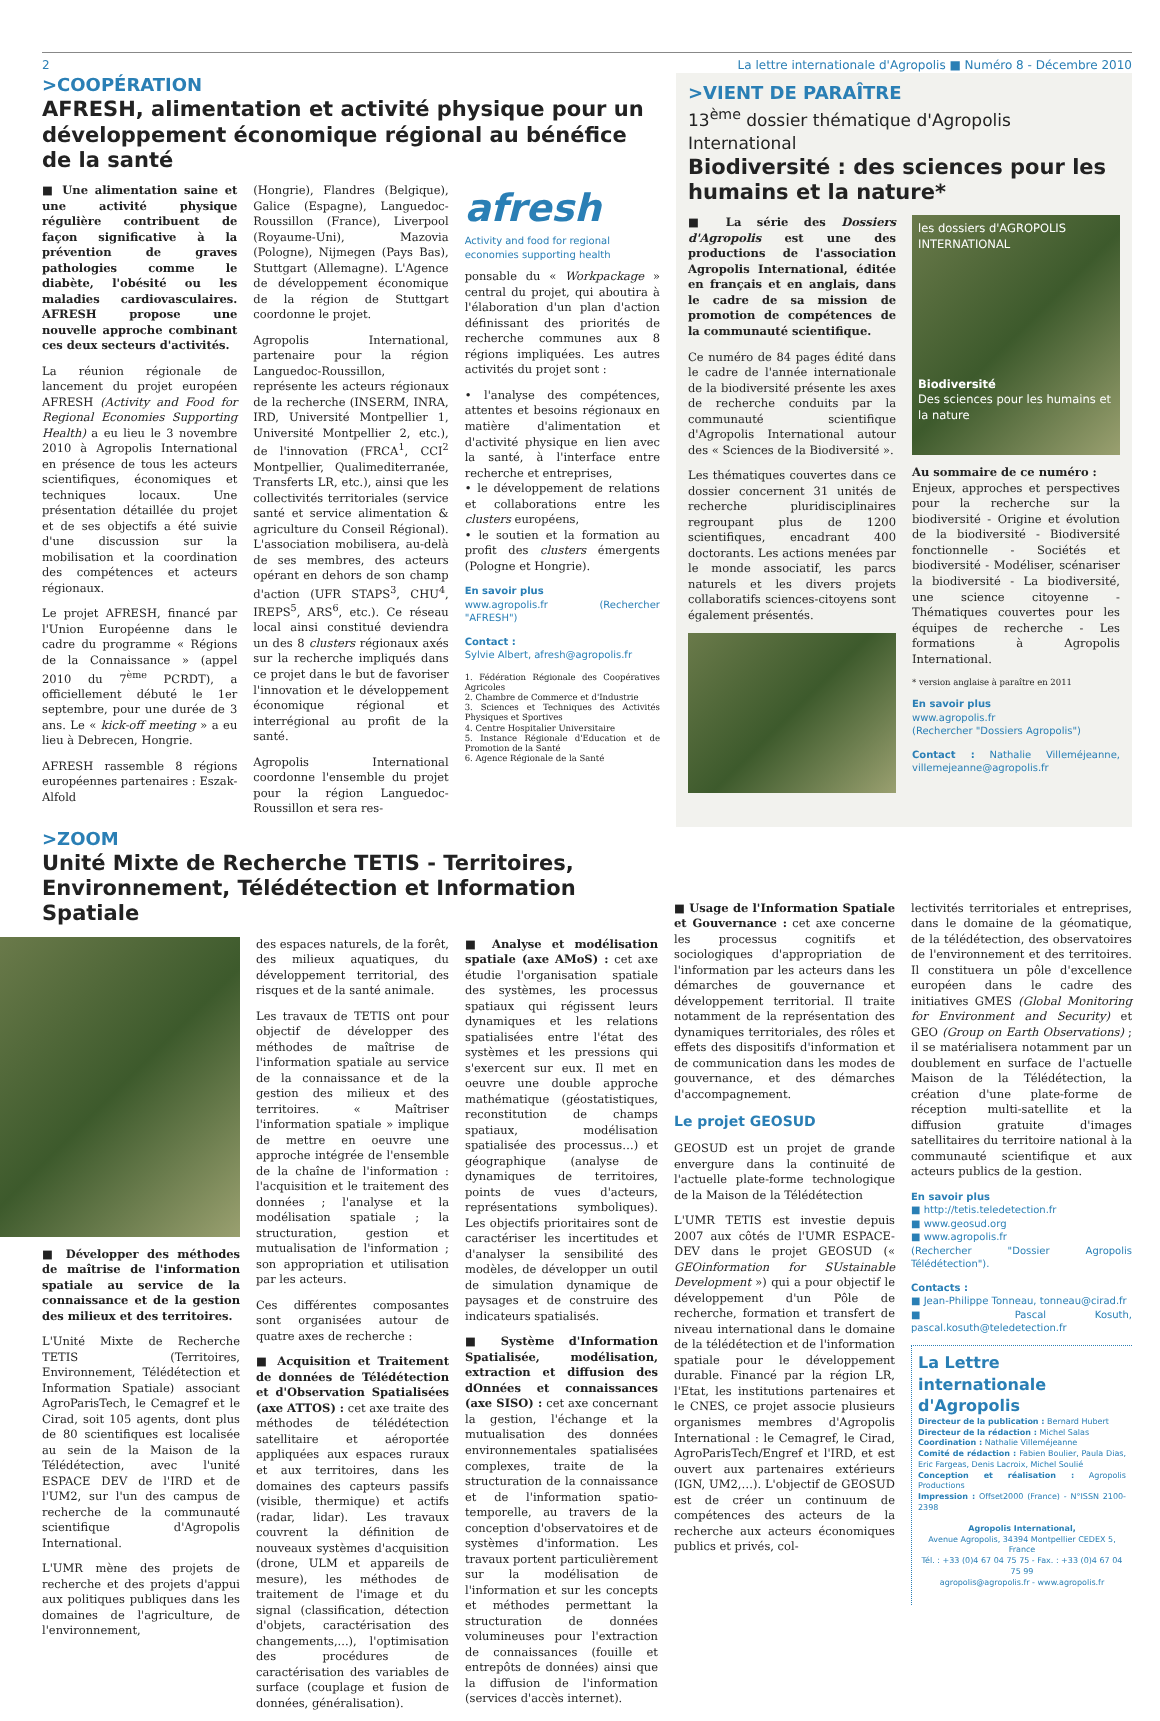2 La lettre internationale d'Agropolis ■ Numéro 8 - Décembre 2010
>COOPÉRATION
AFRESH, alimentation et activité physique pour un développement économique régional au bénéfice de la santé
■ Une alimentation saine et une activité physique régulière contribuent de façon significative à la prévention de graves pathologies comme le diabète, l'obésité ou les maladies cardiovasculaires. AFRESH propose une nouvelle approche combinant ces deux secteurs d'activités.
La réunion régionale de lancement du projet européen AFRESH (Activity and Food for Regional Economies Supporting Health) a eu lieu le 3 novembre 2010 à Agropolis International en présence de tous les acteurs scientifiques, économiques et techniques locaux. Une présentation détaillée du projet et de ses objectifs a été suivie d'une discussion sur la mobilisation et la coordination des compétences et acteurs régionaux.
Le projet AFRESH, financé par l'Union Européenne dans le cadre du programme « Régions de la Connaissance » (appel 2010 du 7<sup>ème</sup> PCRDT), a officiellement débuté le 1er septembre, pour une durée de 3 ans. Le « kick-off meeting » a eu lieu à Debrecen, Hongrie.
AFRESH rassemble 8 régions européennes partenaires : Eszak-Alfold
(Hongrie), Flandres (Belgique), Galice (Espagne), Languedoc-Roussillon (France), Liverpool (Royaume-Uni), Mazovia (Pologne), Nijmegen (Pays Bas), Stuttgart (Allemagne). L'Agence de développement économique de la région de Stuttgart coordonne le projet.
Agropolis International, partenaire pour la région Languedoc-Roussillon, représente les acteurs régionaux de la recherche (INSERM, INRA, IRD, Université Montpellier 1, Université Montpellier 2, etc.), de l'innovation (FRCA<sup>1</sup>, CCI<sup>2</sup> Montpellier, Qualimediterranée, Transferts LR, etc.), ainsi que les collectivités territoriales (service santé et service alimentation & agriculture du Conseil Régional). L'association mobilisera, au-delà de ses membres, des acteurs opérant en dehors de son champ d'action (UFR STAPS<sup>3</sup>, CHU<sup>4</sup>, IREPS<sup>5</sup>, ARS<sup>6</sup>, etc.). Ce réseau local ainsi constitué deviendra un des 8 clusters régionaux axés sur la recherche impliqués dans ce projet dans le but de favoriser l'innovation et le développement économique régional et interrégional au profit de la santé.
Agropolis International coordonne l'ensemble du projet pour la région Languedoc-Roussillon et sera res-
afresh
Activity and food for regional economies supporting health
ponsable du « Workpackage » central du projet, qui aboutira à l'élaboration d'un plan d'action définissant des priorités de recherche communes aux 8 régions impliquées. Les autres activités du projet sont :
• l'analyse des compétences, attentes et besoins régionaux en matière d'alimentation et d'activité physique en lien avec la santé, à l'interface entre recherche et entreprises,
• le développement de relations et collaborations entre les clusters européens,
• le soutien et la formation au profit des clusters émergents (Pologne et Hongrie).
En savoir plus
www.agropolis.fr (Rechercher "AFRESH")
Contact :
Sylvie Albert, afresh@agropolis.fr
1. Fédération Régionale des Coopératives Agricoles
2. Chambre de Commerce et d'Industrie
3. Sciences et Techniques des Activités Physiques et Sportives
4. Centre Hospitalier Universitaire
5. Instance Régionale d'Education et de Promotion de la Santé
6. Agence Régionale de la Santé
>VIENT DE PARAÎTRE
13<sup>ème</sup> dossier thématique d'Agropolis International
Biodiversité : des sciences pour les humains et la nature*
■ La série des Dossiers d'Agropolis est une des productions de l'association Agropolis International, éditée en français et en anglais, dans le cadre de sa mission de promotion de compétences de la communauté scientifique.
Ce numéro de 84 pages édité dans le cadre de l'année internationale de la biodiversité présente les axes de recherche conduits par la communauté scientifique d'Agropolis International autour des « Sciences de la Biodiversité ».
Les thématiques couvertes dans ce dossier concernent 31 unités de recherche pluridisciplinaires regroupant plus de 1200 scientifiques, encadrant 400 doctorants. Les actions menées par le monde associatif, les parcs naturels et les divers projets collaboratifs sciences-citoyens sont également présentés.
les dossiers d'AGROPOLIS INTERNATIONAL
Biodiversité
Des sciences pour les humains et la nature
Au sommaire de ce numéro :
Enjeux, approches et perspectives pour la recherche sur la biodiversité - Origine et évolution de la biodiversité - Biodiversité fonctionnelle - Sociétés et biodiversité - Modéliser, scénariser la biodiversité - La biodiversité, une science citoyenne - Thématiques couvertes pour les équipes de recherche - Les formations à Agropolis International.
* version anglaise à paraître en 2011
En savoir plus
www.agropolis.fr
(Rechercher "Dossiers Agropolis")
Contact : Nathalie Villeméjeanne, villemejeanne@agropolis.fr
>ZOOM
Unité Mixte de Recherche TETIS - Territoires, Environnement, Télédétection et Information Spatiale
■ Développer des méthodes de maîtrise de l'information spatiale au service de la connaissance et de la gestion des milieux et des territoires.
L'Unité Mixte de Recherche TETIS (Territoires, Environnement, Télédétection et Information Spatiale) associant AgroParisTech, le Cemagref et le Cirad, soit 105 agents, dont plus de 80 scientifiques est localisée au sein de la Maison de la Télédétection, avec l'unité ESPACE DEV de l'IRD et de l'UM2, sur l'un des campus de recherche de la communauté scientifique d'Agropolis International.
L'UMR mène des projets de recherche et des projets d'appui aux politiques publiques dans les domaines de l'agriculture, de l'environnement,
des espaces naturels, de la forêt, des milieux aquatiques, du développement territorial, des risques et de la santé animale.
Les travaux de TETIS ont pour objectif de développer des méthodes de maîtrise de l'information spatiale au service de la connaissance et de la gestion des milieux et des territoires. « Maîtriser l'information spatiale » implique de mettre en oeuvre une approche intégrée de l'ensemble de la chaîne de l'information : l'acquisition et le traitement des données ; l'analyse et la modélisation spatiale ; la structuration, gestion et mutualisation de l'information ; son appropriation et utilisation par les acteurs.
Ces différentes composantes sont organisées autour de quatre axes de recherche :
■ Acquisition et Traitement de données de Télédétection et d'Observation Spatialisées (axe ATTOS) : cet axe traite des méthodes de télédétection satellitaire et aéroportée appliquées aux espaces ruraux et aux territoires, dans les domaines des capteurs passifs (visible, thermique) et actifs (radar, lidar). Les travaux couvrent la définition de nouveaux systèmes d'acquisition (drone, ULM et appareils de mesure), les méthodes de traitement de l'image et du signal (classification, détection d'objets, caractérisation des changements,...), l'optimisation des procédures de caractérisation des variables de surface (couplage et fusion de données, généralisation).
■ Analyse et modélisation spatiale (axe AMoS) : cet axe étudie l'organisation spatiale des systèmes, les processus spatiaux qui régissent leurs dynamiques et les relations spatialisées entre l'état des systèmes et les pressions qui s'exercent sur eux. Il met en oeuvre une double approche mathématique (géostatistiques, reconstitution de champs spatiaux, modélisation spatialisée des processus…) et géographique (analyse de dynamiques de territoires, points de vues d'acteurs, représentations symboliques). Les objectifs prioritaires sont de caractériser les incertitudes et d'analyser la sensibilité des modèles, de développer un outil de simulation dynamique de paysages et de construire des indicateurs spatialisés.
■ Système d'Information Spatialisée, modélisation, extraction et diffusion des dOnnées et connaissances (axe SISO) : cet axe concernant la gestion, l'échange et la mutualisation des données environnementales spatialisées complexes, traite de la structuration de la connaissance et de l'information spatio-temporelle, au travers de la conception d'observatoires et de systèmes d'information. Les travaux portent particulièrement sur la modélisation de l'information et sur les concepts et méthodes permettant la structuration de données volumineuses pour l'extraction de connaissances (fouille et entrepôts de données) ainsi que la diffusion de l'information (services d'accès internet).
■ Usage de l'Information Spatiale et Gouvernance : cet axe concerne les processus cognitifs et sociologiques d'appropriation de l'information par les acteurs dans les démarches de gouvernance et développement territorial. Il traite notamment de la représentation des dynamiques territoriales, des rôles et effets des dispositifs d'information et de communication dans les modes de gouvernance, et des démarches d'accompagnement.
Le projet GEOSUD
GEOSUD est un projet de grande envergure dans la continuité de l'actuelle plate-forme technologique de la Maison de la Télédétection
L'UMR TETIS est investie depuis 2007 aux côtés de l'UMR ESPACE-DEV dans le projet GEOSUD (« GEOinformation for SUstainable Development ») qui a pour objectif le développement d'un Pôle de recherche, formation et transfert de niveau international dans le domaine de la télédétection et de l'information spatiale pour le développement durable. Financé par la région LR, l'Etat, les institutions partenaires et le CNES, ce projet associe plusieurs organismes membres d'Agropolis International : le Cemagref, le Cirad, AgroParisTech/Engref et l'IRD, et est ouvert aux partenaires extérieurs (IGN, UM2,…). L'objectif de GEOSUD est de créer un continuum de compétences des acteurs de la recherche aux acteurs économiques publics et privés, col-
lectivités territoriales et entreprises, dans le domaine de la géomatique, de la télédétection, des observatoires de l'environnement et des territoires. Il constituera un pôle d'excellence européen dans le cadre des initiatives GMES (Global Monitoring for Environment and Security) et GEO (Group on Earth Observations) ; il se matérialisera notamment par un doublement en surface de l'actuelle Maison de la Télédétection, la création d'une plate-forme de réception multi-satellite et la diffusion gratuite d'images satellitaires du territoire national à la communauté scientifique et aux acteurs publics de la gestion.
En savoir plus
■ http://tetis.teledetection.fr
■ www.geosud.org
■ www.agropolis.fr
(Rechercher "Dossier Agropolis Télédétection").
Contacts :
■ Jean-Philippe Tonneau, tonneau@cirad.fr
■ Pascal Kosuth, pascal.kosuth@teledetection.fr
La Lettre internationale d'Agropolis
Directeur de la publication : Bernard Hubert
Directeur de la rédaction : Michel Salas
Coordination : Nathalie Villeméjeanne
Comité de rédaction : Fabien Boulier, Paula Dias, Eric Fargeas, Denis Lacroix, Michel Soulié
Conception et réalisation : Agropolis Productions
Impression : Offset2000 (France) - N°ISSN 2100-2398
Agropolis International,
Avenue Agropolis, 34394 Montpellier CEDEX 5, France
Tél. : +33 (0)4 67 04 75 75 - Fax. : +33 (0)4 67 04 75 99
agropolis@agropolis.fr - www.agropolis.fr